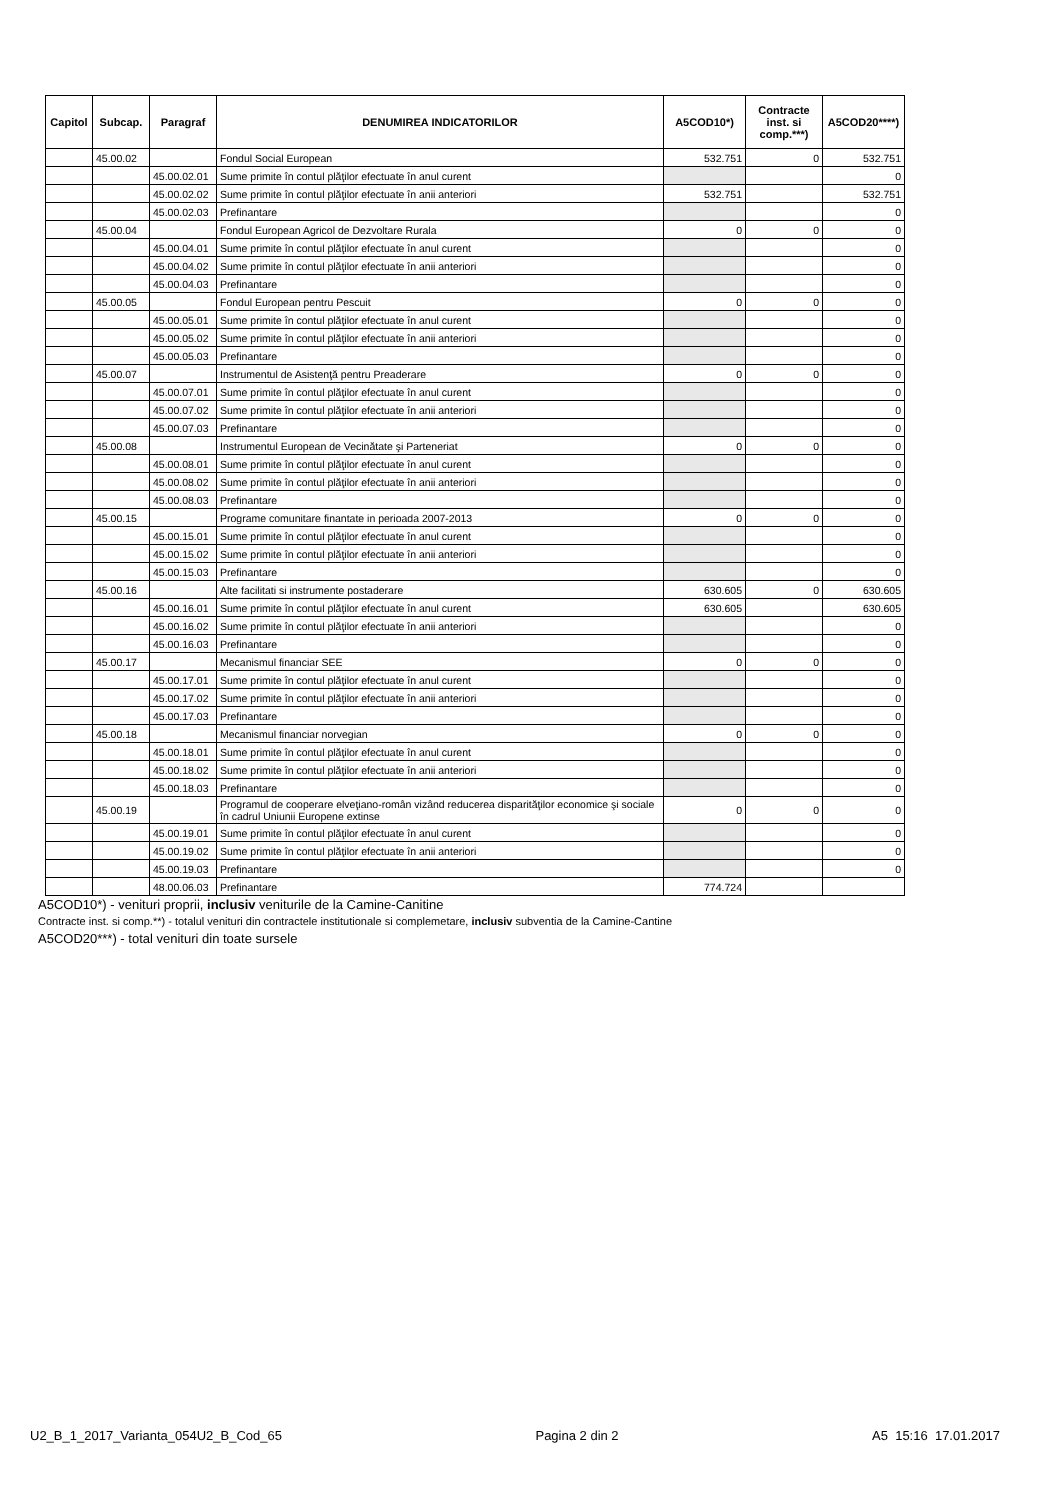| Capitol | Subcap. | Paragraf | DENUMIREA INDICATORILOR | A5COD10*) | Contracte inst. si comp.***) | A5COD20****) |
| --- | --- | --- | --- | --- | --- | --- |
| | 45.00.02 | | Fondul Social European | 532.751 | 0 | 532.751 |
| | | 45.00.02.01 | Sume primite în contul plăţilor efectuate în anul curent | | | 0 |
| | | 45.00.02.02 | Sume primite în contul plăţilor efectuate în anii anteriori | 532.751 | | 532.751 |
| | | 45.00.02.03 | Prefinantare | | | 0 |
| | 45.00.04 | | Fondul European Agricol de Dezvoltare Rurala | 0 | 0 | 0 |
| | | 45.00.04.01 | Sume primite în contul plăţilor efectuate în anul curent | | | 0 |
| | | 45.00.04.02 | Sume primite în contul plăţilor efectuate în anii anteriori | | | 0 |
| | | 45.00.04.03 | Prefinantare | | | 0 |
| | 45.00.05 | | Fondul European pentru Pescuit | 0 | 0 | 0 |
| | | 45.00.05.01 | Sume primite în contul plăţilor efectuate în anul curent | | | 0 |
| | | 45.00.05.02 | Sume primite în contul plăţilor efectuate în anii anteriori | | | 0 |
| | | 45.00.05.03 | Prefinantare | | | 0 |
| | 45.00.07 | | Instrumentul de Asistenţă pentru Preaderare | 0 | 0 | 0 |
| | | 45.00.07.01 | Sume primite în contul plăţilor efectuate în anul curent | | | 0 |
| | | 45.00.07.02 | Sume primite în contul plăţilor efectuate în anii anteriori | | | 0 |
| | | 45.00.07.03 | Prefinantare | | | 0 |
| | 45.00.08 | | Instrumentul European de Vecinătate şi Parteneriat | 0 | 0 | 0 |
| | | 45.00.08.01 | Sume primite în contul plăţilor efectuate în anul curent | | | 0 |
| | | 45.00.08.02 | Sume primite în contul plăţilor efectuate în anii anteriori | | | 0 |
| | | 45.00.08.03 | Prefinantare | | | 0 |
| | 45.00.15 | | Programe comunitare finantate in perioada 2007-2013 | 0 | 0 | 0 |
| | | 45.00.15.01 | Sume primite în contul plăţilor efectuate în anul curent | | | 0 |
| | | 45.00.15.02 | Sume primite în contul plăţilor efectuate în anii anteriori | | | 0 |
| | | 45.00.15.03 | Prefinantare | | | 0 |
| | 45.00.16 | | Alte facilitati si instrumente postaderare | 630.605 | 0 | 630.605 |
| | | 45.00.16.01 | Sume primite în contul plăţilor efectuate în anul curent | 630.605 | | 630.605 |
| | | 45.00.16.02 | Sume primite în contul plăţilor efectuate în anii anteriori | | | 0 |
| | | 45.00.16.03 | Prefinantare | | | 0 |
| | 45.00.17 | | Mecanismul financiar SEE | 0 | 0 | 0 |
| | | 45.00.17.01 | Sume primite în contul plăţilor efectuate în anul curent | | | 0 |
| | | 45.00.17.02 | Sume primite în contul plăţilor efectuate în anii anteriori | | | 0 |
| | | 45.00.17.03 | Prefinantare | | | 0 |
| | 45.00.18 | | Mecanismul financiar norvegian | 0 | 0 | 0 |
| | | 45.00.18.01 | Sume primite în contul plăţilor efectuate în anul curent | | | 0 |
| | | 45.00.18.02 | Sume primite în contul plăţilor efectuate în anii anteriori | | | 0 |
| | | 45.00.18.03 | Prefinantare | | | 0 |
| | 45.00.19 | | Programul de cooperare elveţiano-român vizând reducerea disparităţilor economice şi sociale în cadrul Uniunii Europene extinse | 0 | 0 | 0 |
| | | 45.00.19.01 | Sume primite în contul plăţilor efectuate în anul curent | | | 0 |
| | | 45.00.19.02 | Sume primite în contul plăţilor efectuate în anii anteriori | | | 0 |
| | | 45.00.19.03 | Prefinantare | | | 0 |
| | | 48.00.06.03 | Prefinantare | 774.724 | | |
A5COD10*) - venituri proprii, inclusiv veniturile de la Camine-Canitine
Contracte inst. si comp.**) - totalul venituri din contractele institutionale si complemetare, inclusiv subventia de la Camine-Cantine
A5COD20***) - total venituri din toate sursele
U2_B_1_2017_Varianta_054U2_B_Cod_65 Pagina 2 din 2 A5 15:16 17.01.2017